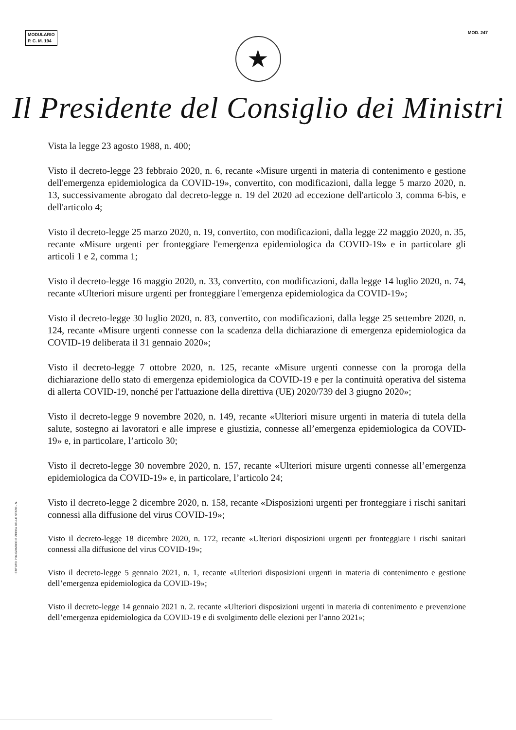MODULARIO
P. C. M. 194
MOD. 247
★
Il Presidente del Consiglio dei Ministri
Vista la legge 23 agosto 1988, n. 400;
Visto il decreto-legge 23 febbraio 2020, n. 6, recante «Misure urgenti in materia di contenimento e gestione dell'emergenza epidemiologica da COVID-19», convertito, con modificazioni, dalla legge 5 marzo 2020, n. 13, successivamente abrogato dal decreto-legge n. 19 del 2020 ad eccezione dell'articolo 3, comma 6-bis, e dell'articolo 4;
Visto il decreto-legge 25 marzo 2020, n. 19, convertito, con modificazioni, dalla legge 22 maggio 2020, n. 35, recante «Misure urgenti per fronteggiare l'emergenza epidemiologica da COVID-19» e in particolare gli articoli 1 e 2, comma 1;
Visto il decreto-legge 16 maggio 2020, n. 33, convertito, con modificazioni, dalla legge 14 luglio 2020, n. 74, recante «Ulteriori misure urgenti per fronteggiare l'emergenza epidemiologica da COVID-19»;
Visto il decreto-legge 30 luglio 2020, n. 83, convertito, con modificazioni, dalla legge 25 settembre 2020, n. 124, recante «Misure urgenti connesse con la scadenza della dichiarazione di emergenza epidemiologica da COVID-19 deliberata il 31 gennaio 2020»;
Visto il decreto-legge 7 ottobre 2020, n. 125, recante «Misure urgenti connesse con la proroga della dichiarazione dello stato di emergenza epidemiologica da COVID-19 e per la continuità operativa del sistema di allerta COVID-19, nonché per l'attuazione della direttiva (UE) 2020/739 del 3 giugno 2020»;
Visto il decreto-legge 9 novembre 2020, n. 149, recante «Ulteriori misure urgenti in materia di tutela della salute, sostegno ai lavoratori e alle imprese e giustizia, connesse all’emergenza epidemiologica da COVID-19» e, in particolare, l’articolo 30;
Visto il decreto-legge 30 novembre 2020, n. 157, recante «Ulteriori misure urgenti connesse all’emergenza epidemiologica da COVID-19» e, in particolare, l’articolo 24;
Visto il decreto-legge 2 dicembre 2020, n. 158, recante «Disposizioni urgenti per fronteggiare i rischi sanitari connessi alla diffusione del virus COVID-19»;
Visto il decreto-legge 18 dicembre 2020, n. 172, recante «Ulteriori disposizioni urgenti per fronteggiare i rischi sanitari connessi alla diffusione del virus COVID-19»;
Visto il decreto-legge 5 gennaio 2021, n. 1, recante «Ulteriori disposizioni urgenti in materia di contenimento e gestione dell’emergenza epidemiologica da COVID-19»;
Visto il decreto-legge 14 gennaio 2021 n. 2. recante «Ulteriori disposizioni urgenti in materia di contenimento e prevenzione dell’emergenza epidemiologica da COVID-19 e di svolgimento delle elezioni per l’anno 2021»;
ISTITUTO POLIGRAFICO E ZECCA DELLO STATO - S.